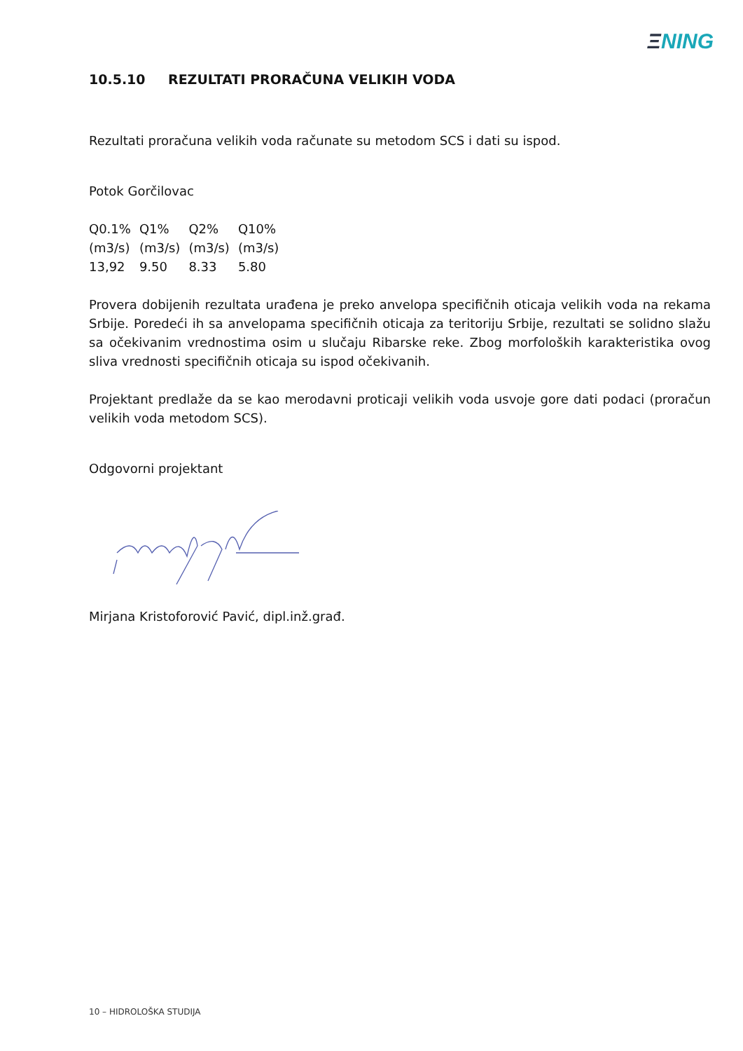ΞNING
10.5.10 REZULTATI PRORAČUNA VELIKIH VODA
Rezultati proračuna velikih voda računate su metodom SCS i dati su ispod.
Potok Gorčilovac
| Q0.1% | Q1% | Q2% | Q10% |
| (m3/s) | (m3/s) | (m3/s) | (m3/s) |
| 13,92 | 9.50 | 8.33 | 5.80 |
Provera dobijenih rezultata urađena je preko anvelopa specifičnih oticaja velikih voda na rekama Srbije. Poredeći ih sa anvelopama specifičnih oticaja za teritoriju Srbije, rezultati se solidno slažu sa očekivanim vrednostima osim u slučaju Ribarske reke. Zbog morfoloških karakteristika ovog sliva vrednosti specifičnih oticaja su ispod očekivanih.
Projektant predlaže da se kao merodavni proticaji velikih voda usvoje gore dati podaci (proračun velikih voda metodom SCS).
Odgovorni projektant
Mirjana Kristoforović Pavić, dipl.inž.građ.
10 – HIDROLOŠKA STUDIJA